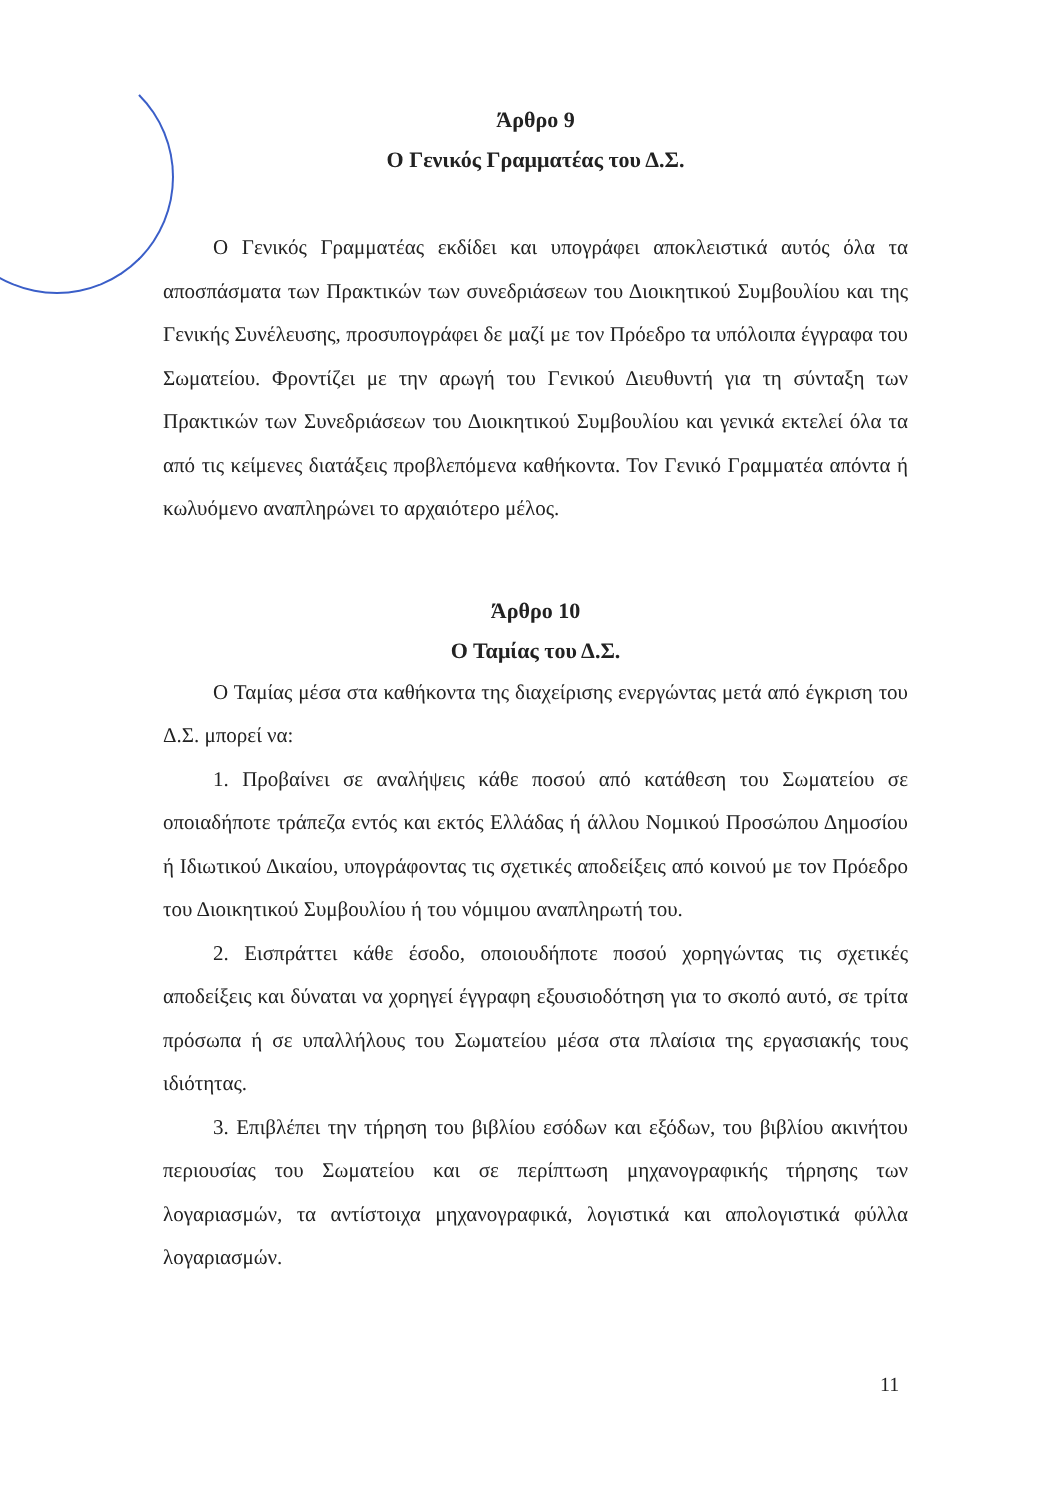Άρθρο 9
Ο Γενικός Γραμματέας του Δ.Σ.
Ο Γενικός Γραμματέας εκδίδει και υπογράφει αποκλειστικά αυτός όλα τα αποσπάσματα των Πρακτικών των συνεδριάσεων του Διοικητικού Συμβουλίου και της Γενικής Συνέλευσης, προσυπογράφει δε μαζί με τον Πρόεδρο τα υπόλοιπα έγγραφα του Σωματείου. Φροντίζει με την αρωγή του Γενικού Διευθυντή για τη σύνταξη των Πρακτικών των Συνεδριάσεων του Διοικητικού Συμβουλίου και γενικά εκτελεί όλα τα από τις κείμενες διατάξεις προβλεπόμενα καθήκοντα. Τον Γενικό Γραμματέα απόντα ή κωλυόμενο αναπληρώνει το αρχαιότερο μέλος.
Άρθρο 10
Ο Ταμίας του Δ.Σ.
Ο Ταμίας μέσα στα καθήκοντα της διαχείρισης ενεργώντας μετά από έγκριση του Δ.Σ. μπορεί να:
1. Προβαίνει σε αναλήψεις κάθε ποσού από κατάθεση του Σωματείου σε οποιαδήποτε τράπεζα εντός και εκτός Ελλάδας ή άλλου Νομικού Προσώπου Δημοσίου ή Ιδιωτικού Δικαίου, υπογράφοντας τις σχετικές αποδείξεις από κοινού με τον Πρόεδρο του Διοικητικού Συμβουλίου ή του νόμιμου αναπληρωτή του.
2. Εισπράττει κάθε έσοδο, οποιουδήποτε ποσού χορηγώντας τις σχετικές αποδείξεις και δύναται να χορηγεί έγγραφη εξουσιοδότηση για το σκοπό αυτό, σε τρίτα πρόσωπα ή σε υπαλλήλους του Σωματείου μέσα στα πλαίσια της εργασιακής τους ιδιότητας.
3. Επιβλέπει την τήρηση του βιβλίου εσόδων και εξόδων, του βιβλίου ακινήτου περιουσίας του Σωματείου και σε περίπτωση μηχανογραφικής τήρησης των λογαριασμών, τα αντίστοιχα μηχανογραφικά, λογιστικά και απολογιστικά φύλλα λογαριασμών.
11